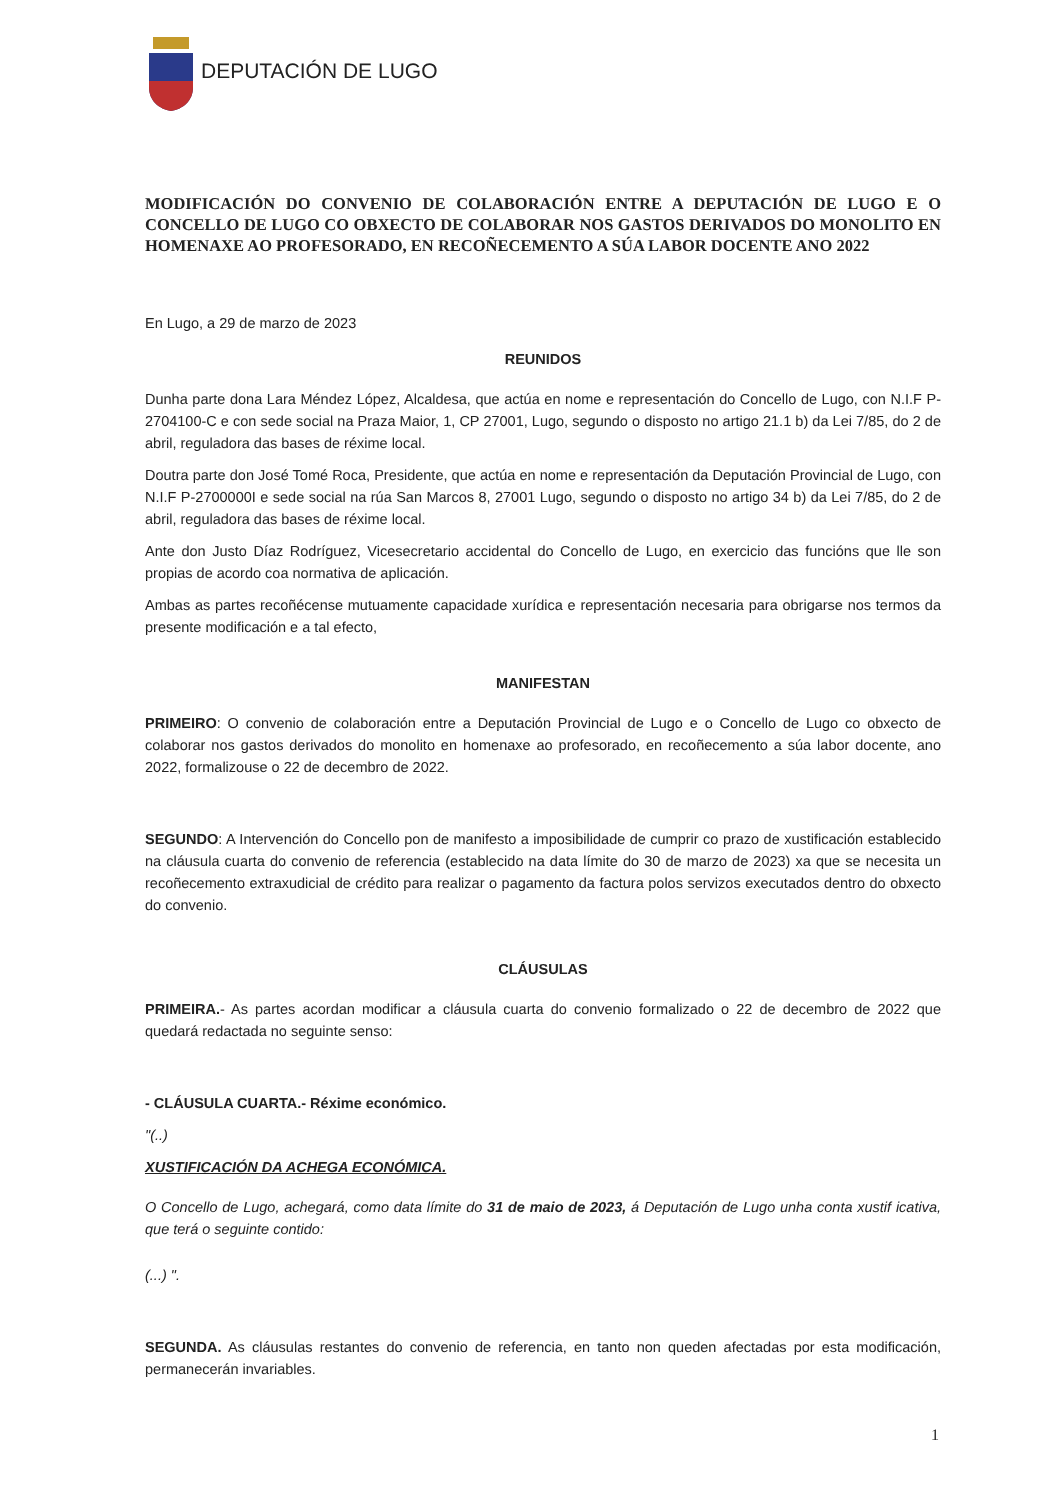DEPUTACIÓN DE LUGO
MODIFICACIÓN DO CONVENIO DE COLABORACIÓN ENTRE A DEPUTACIÓN DE LUGO E O CONCELLO DE LUGO CO OBXECTO DE COLABORAR NOS GASTOS DERIVADOS DO MONOLITO EN HOMENAXE AO PROFESORADO, EN RECOÑECEMENTO A SÚA LABOR DOCENTE ANO 2022
En Lugo, a 29 de marzo de 2023
REUNIDOS
Dunha parte dona Lara Méndez López, Alcaldesa, que actúa en nome e representación do Concello de Lugo, con N.I.F P-2704100-C e con sede social na Praza Maior, 1, CP 27001, Lugo, segundo o disposto no artigo 21.1 b) da Lei 7/85, do 2 de abril, reguladora das bases de réxime local.
Doutra parte don José Tomé Roca, Presidente, que actúa en nome e representación da Deputación Provincial de Lugo, con N.I.F P-2700000I e sede social na rúa San Marcos 8, 27001 Lugo, segundo o disposto no artigo 34 b) da Lei 7/85, do 2 de abril, reguladora das bases de réxime local.
Ante don Justo Díaz Rodríguez, Vicesecretario accidental do Concello de Lugo, en exercicio das funcións que lle son propias de acordo coa normativa de aplicación.
Ambas as partes recoñécense mutuamente capacidade xurídica e representación necesaria para obrigarse nos termos da presente modificación e a tal efecto,
MANIFESTAN
PRIMEIRO: O convenio de colaboración entre a Deputación Provincial de Lugo e o Concello de Lugo co obxecto de colaborar nos gastos derivados do monolito en homenaxe ao profesorado, en recoñecemento a súa labor docente, ano 2022, formalizouse o 22 de decembro de 2022.
SEGUNDO: A Intervención do Concello pon de manifesto a imposibilidade de cumprir co prazo de xustificación establecido na cláusula cuarta do convenio de referencia (establecido na data límite do 30 de marzo de 2023) xa que se necesita un recoñecemento extraxudicial de crédito para realizar o pagamento da factura polos servizos executados dentro do obxecto do convenio.
CLÁUSULAS
PRIMEIRA.- As partes acordan modificar a cláusula cuarta do convenio formalizado o 22 de decembro de 2022 que quedará redactada no seguinte senso:
- CLÁUSULA CUARTA.- Réxime económico.
"(..)
XUSTIFICACIÓN DA ACHEGA ECONÓMICA.
O Concello de Lugo, achegará, como data límite do 31 de maio de 2023, á Deputación de Lugo unha conta xustif icativa, que terá o seguinte contido:
(...) ".
SEGUNDA. As cláusulas restantes do convenio de referencia, en tanto non queden afectadas por esta modificación, permanecerán invariables.
1